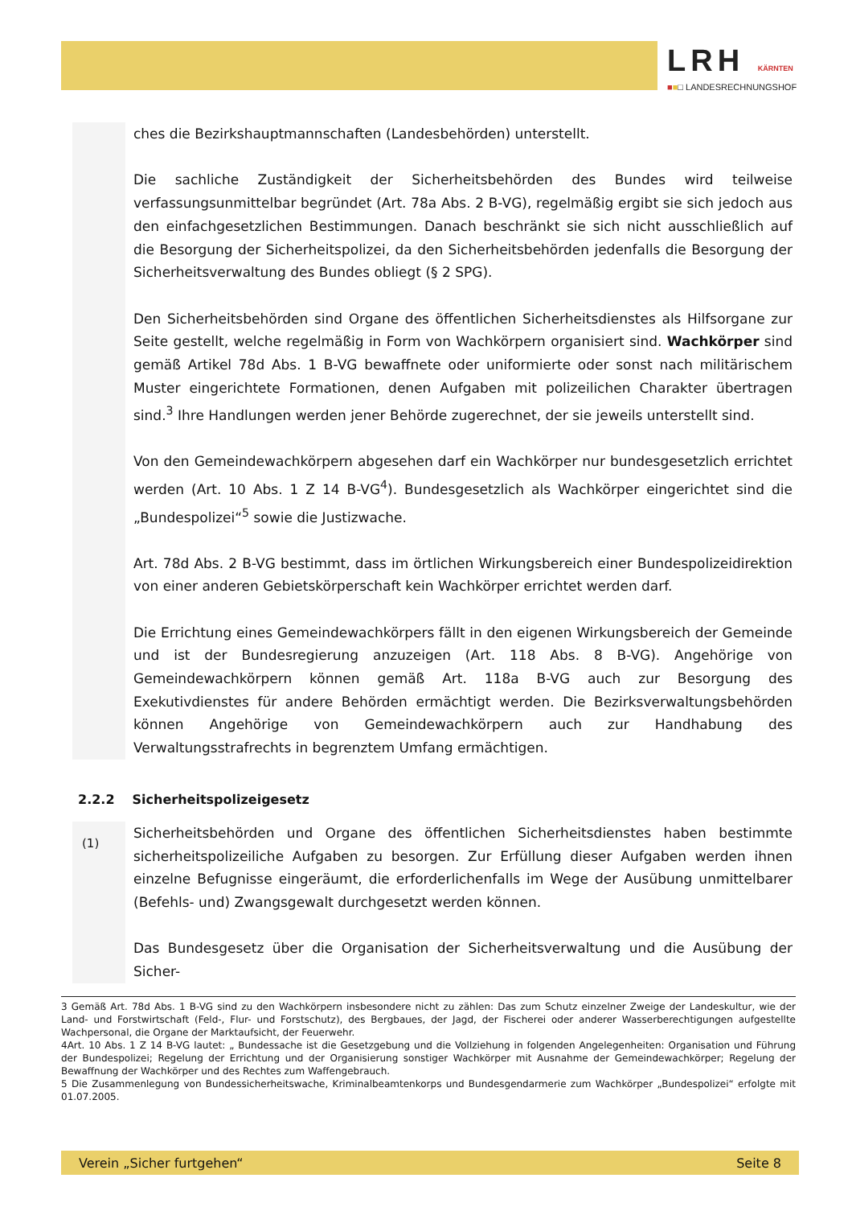LRH KÄRNTEN
■■□ LANDESRECHNUNGSHOF
ches die Bezirkshauptmannschaften (Landesbehörden) unterstellt.
Die sachliche Zuständigkeit der Sicherheitsbehörden des Bundes wird teilweise verfassungsunmittelbar begründet (Art. 78a Abs. 2 B-VG), regelmäßig ergibt sie sich jedoch aus den einfachgesetzlichen Bestimmungen. Danach beschränkt sie sich nicht ausschließlich auf die Besorgung der Sicherheitspolizei, da den Sicherheitsbehörden jedenfalls die Besorgung der Sicherheitsverwaltung des Bundes obliegt (§ 2 SPG).
Den Sicherheitsbehörden sind Organe des öffentlichen Sicherheitsdienstes als Hilfsorgane zur Seite gestellt, welche regelmäßig in Form von Wachkörpern organisiert sind. Wachkörper sind gemäß Artikel 78d Abs. 1 B-VG bewaffnete oder uniformierte oder sonst nach militärischem Muster eingerichtete Formationen, denen Aufgaben mit polizeilichen Charakter übertragen sind.<sup>3</sup> Ihre Handlungen werden jener Behörde zugerechnet, der sie jeweils unterstellt sind.
Von den Gemeindewachkörpern abgesehen darf ein Wachkörper nur bundesgesetzlich errichtet werden (Art. 10 Abs. 1 Z 14 B-VG<sup>4</sup>). Bundesgesetzlich als Wachkörper eingerichtet sind die „Bundespolizei“<sup>5</sup> sowie die Justizwache.
Art. 78d Abs. 2 B-VG bestimmt, dass im örtlichen Wirkungsbereich einer Bundespolizeidirektion von einer anderen Gebietskörperschaft kein Wachkörper errichtet werden darf.
Die Errichtung eines Gemeindewachkörpers fällt in den eigenen Wirkungsbereich der Gemeinde und ist der Bundesregierung anzuzeigen (Art. 118 Abs. 8 B-VG). Angehörige von Gemeindewachkörpern können gemäß Art. 118a B-VG auch zur Besorgung des Exekutivdienstes für andere Behörden ermächtigt werden. Die Bezirksverwaltungsbehörden können Angehörige von Gemeindewachkörpern auch zur Handhabung des Verwaltungsstrafrechts in begrenztem Umfang ermächtigen.
2.2.2 Sicherheitspolizeigesetz
(1)
Sicherheitsbehörden und Organe des öffentlichen Sicherheitsdienstes haben bestimmte sicherheitspolizeiliche Aufgaben zu besorgen. Zur Erfüllung dieser Aufgaben werden ihnen einzelne Befugnisse eingeräumt, die erforderlichenfalls im Wege der Ausübung unmittelbarer (Befehls- und) Zwangsgewalt durchgesetzt werden können.
Das Bundesgesetz über die Organisation der Sicherheitsverwaltung und die Ausübung der Sicher-
3 Gemäß Art. 78d Abs. 1 B-VG sind zu den Wachkörpern insbesondere nicht zu zählen: Das zum Schutz einzelner Zweige der Landeskultur, wie der Land- und Forstwirtschaft (Feld-, Flur- und Forstschutz), des Bergbaues, der Jagd, der Fischerei oder anderer Wasserberechtigungen aufgestellte Wachpersonal, die Organe der Marktaufsicht, der Feuerwehr.
4Art. 10 Abs. 1 Z 14 B-VG lautet: „ Bundessache ist die Gesetzgebung und die Vollziehung in folgenden Angelegenheiten: Organisation und Führung der Bundespolizei; Regelung der Errichtung und der Organisierung sonstiger Wachkörper mit Ausnahme der Gemeindewachkörper; Regelung der Bewaffnung der Wachkörper und des Rechtes zum Waffengebrauch.
5 Die Zusammenlegung von Bundessicherheitswache, Kriminalbeamtenkorps und Bundesgendarmerie zum Wachkörper „Bundespolizei“ erfolgte mit 01.07.2005.
Verein „Sicher furtgehen“Seite 8